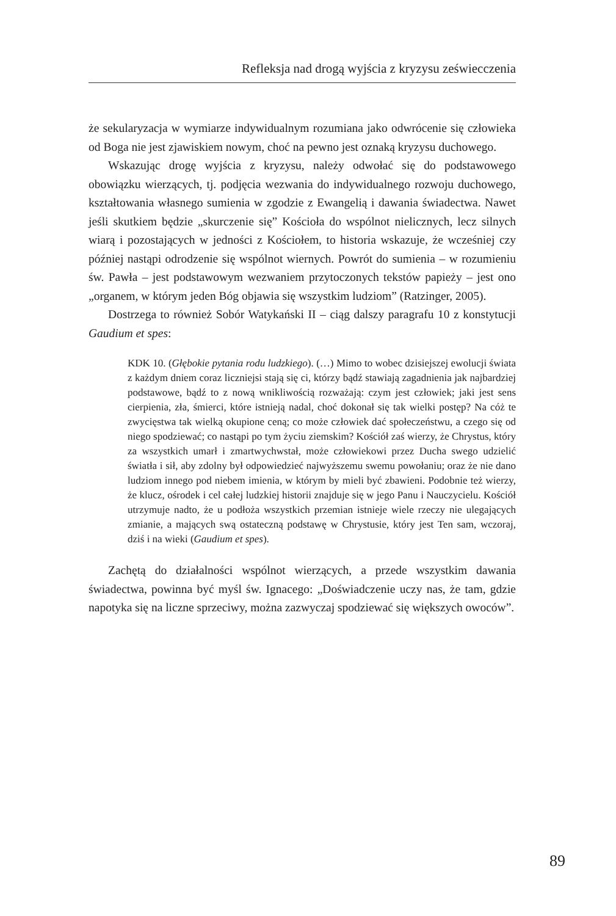Refleksja nad drogą wyjścia z kryzysu zeświecczenia
że sekularyzacja w wymiarze indywidualnym rozumiana jako odwrócenie się człowieka od Boga nie jest zjawiskiem nowym, choć na pewno jest oznaką kryzysu duchowego.
Wskazując drogę wyjścia z kryzysu, należy odwołać się do podstawowego obowiązku wierzących, tj. podjęcia wezwania do indywidualnego rozwoju duchowego, kształtowania własnego sumienia w zgodzie z Ewangelią i dawania świadectwa. Nawet jeśli skutkiem będzie „skurczenie się” Kościoła do wspólnot nielicznych, lecz silnych wiarą i pozostających w jedności z Kościołem, to historia wskazuje, że wcześniej czy później nastąpi odrodzenie się wspólnot wiernych. Powrót do sumienia – w rozumieniu św. Pawła – jest podstawowym wezwaniem przytoczonych tekstów papieży – jest ono „organem, w którym jeden Bóg objawia się wszystkim ludziom” (Ratzinger, 2005).
Dostrzega to również Sobór Watykański II – ciąg dalszy paragrafu 10 z konstytucji Gaudium et spes:
KDK 10. (Głębokie pytania rodu ludzkiego). (…) Mimo to wobec dzisiejszej ewolucji świata z każdym dniem coraz liczniejsi stają się ci, którzy bądź stawiają zagadnienia jak najbardziej podstawowe, bądź to z nową wnikliwością rozważają: czym jest człowiek; jaki jest sens cierpienia, zła, śmierci, które istnieją nadal, choć dokonał się tak wielki postęp? Na cóż te zwycięstwa tak wielką okupione ceną; co może człowiek dać społeczeństwu, a czego się od niego spodziewać; co nastąpi po tym życiu ziemskim? Kościół zaś wierzy, że Chrystus, który za wszystkich umarł i zmartwychwstał, może człowiekowi przez Ducha swego udzielić światła i sił, aby zdolny był odpowiedzieć najwyższemu swemu powołaniu; oraz że nie dano ludziom innego pod niebem imienia, w którym by mieli być zbawieni. Podobnie też wierzy, że klucz, ośrodek i cel całej ludzkiej historii znajduje się w jego Panu i Nauczycielu. Kościół utrzymuje nadto, że u podłoża wszystkich przemian istnieje wiele rzeczy nie ulegających zmianie, a mających swą ostateczną podstawę w Chrystusie, który jest Ten sam, wczoraj, dziś i na wieki (Gaudium et spes).
Zachętą do działalności wspólnot wierzących, a przede wszystkim dawania świadectwa, powinna być myśl św. Ignacego: „Doświadczenie uczy nas, że tam, gdzie napotyka się na liczne sprzeciwy, można zazwyczaj spodziewać się większych owoców”.
89